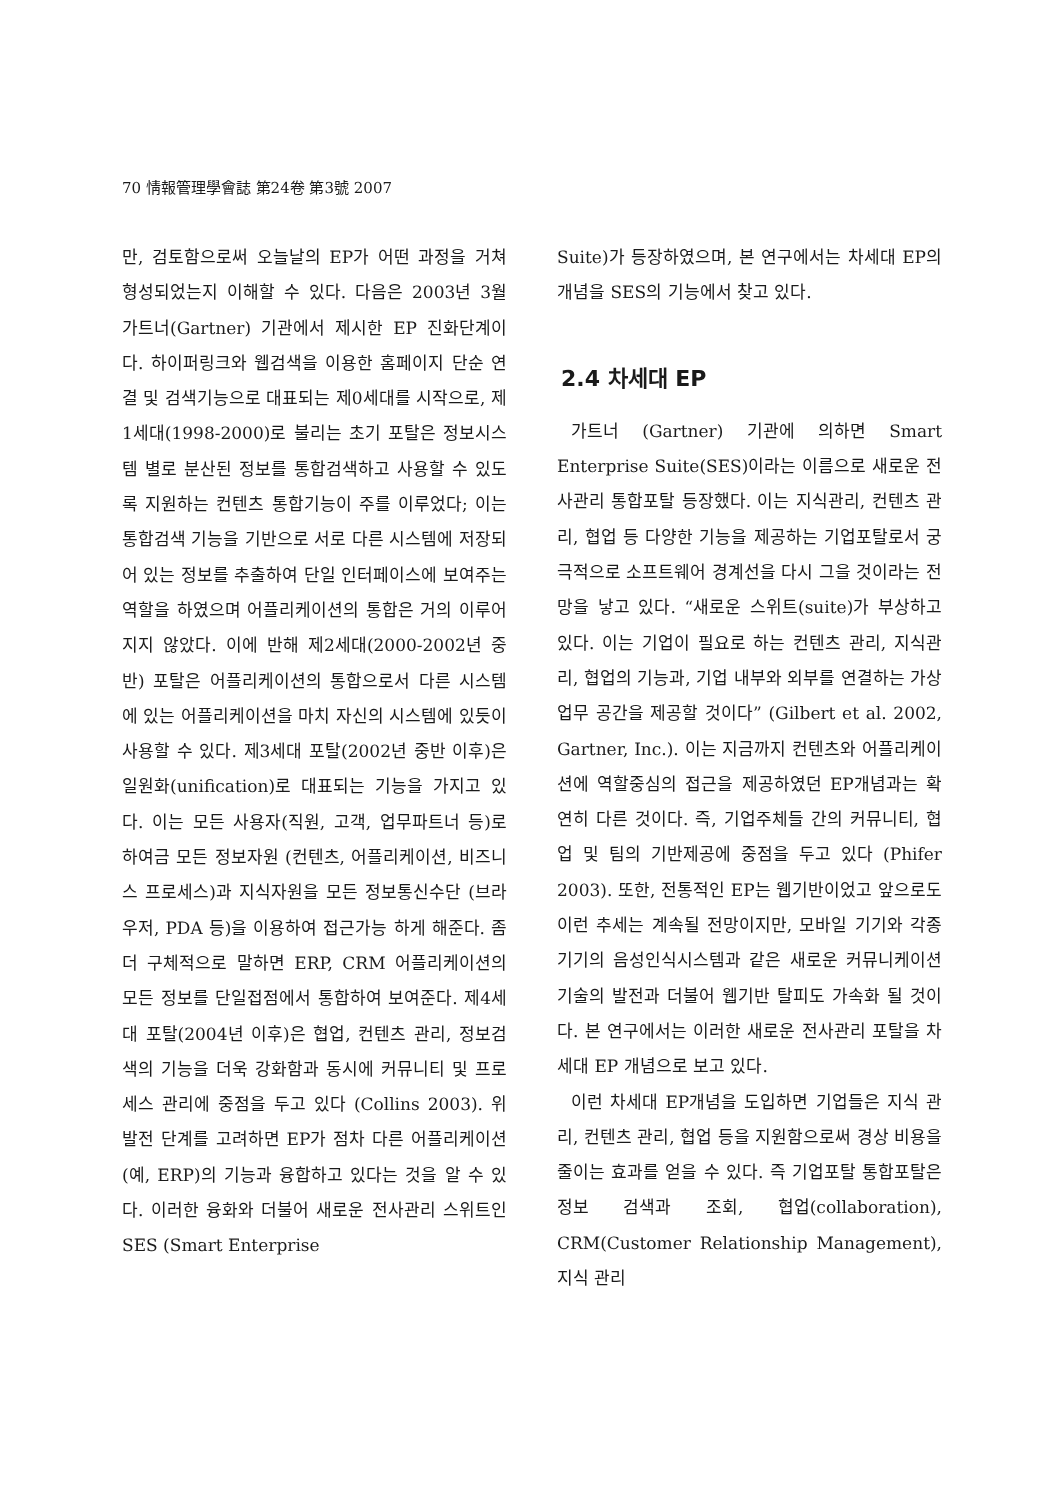70 情報管理學會誌 第24卷 第3號 2007
만, 검토함으로써 오늘날의 EP가 어떤 과정을 거쳐 형성되었는지 이해할 수 있다. 다음은 2003년 3월 가트너(Gartner) 기관에서 제시한 EP 진화단계이다. 하이퍼링크와 웹검색을 이용한 홈페이지 단순 연결 및 검색기능으로 대표되는 제0세대를 시작으로, 제1세대(1998-2000)로 불리는 초기 포탈은 정보시스템 별로 분산된 정보를 통합검색하고 사용할 수 있도록 지원하는 컨텐츠 통합기능이 주를 이루었다; 이는 통합검색 기능을 기반으로 서로 다른 시스템에 저장되어 있는 정보를 추출하여 단일 인터페이스에 보여주는 역할을 하였으며 어플리케이션의 통합은 거의 이루어지지 않았다. 이에 반해 제2세대(2000-2002년 중반) 포탈은 어플리케이션의 통합으로서 다른 시스템에 있는 어플리케이션을 마치 자신의 시스템에 있듯이 사용할 수 있다. 제3세대 포탈(2002년 중반 이후)은 일원화(unification)로 대표되는 기능을 가지고 있다. 이는 모든 사용자(직원, 고객, 업무파트너 등)로 하여금 모든 정보자원 (컨텐츠, 어플리케이션, 비즈니스 프로세스)과 지식자원을 모든 정보통신수단 (브라우저, PDA 등)을 이용하여 접근가능 하게 해준다. 좀 더 구체적으로 말하면 ERP, CRM 어플리케이션의 모든 정보를 단일접점에서 통합하여 보여준다. 제4세대 포탈(2004년 이후)은 협업, 컨텐츠 관리, 정보검색의 기능을 더욱 강화함과 동시에 커뮤니티 및 프로세스 관리에 중점을 두고 있다 (Collins 2003). 위 발전 단계를 고려하면 EP가 점차 다른 어플리케이션(예, ERP)의 기능과 융합하고 있다는 것을 알 수 있다. 이러한 융화와 더불어 새로운 전사관리 스위트인 SES (Smart Enterprise
Suite)가 등장하였으며, 본 연구에서는 차세대 EP의 개념을 SES의 기능에서 찾고 있다.
2.4 차세대 EP
가트너 (Gartner) 기관에 의하면 Smart Enterprise Suite(SES)이라는 이름으로 새로운 전사관리 통합포탈 등장했다. 이는 지식관리, 컨텐츠 관리, 협업 등 다양한 기능을 제공하는 기업포탈로서 궁극적으로 소프트웨어 경계선을 다시 그을 것이라는 전망을 낳고 있다. “새로운 스위트(suite)가 부상하고 있다. 이는 기업이 필요로 하는 컨텐츠 관리, 지식관리, 협업의 기능과, 기업 내부와 외부를 연결하는 가상 업무 공간을 제공할 것이다” (Gilbert et al. 2002, Gartner, Inc.). 이는 지금까지 컨텐츠와 어플리케이션에 역할중심의 접근을 제공하였던 EP개념과는 확연히 다른 것이다. 즉, 기업주체들 간의 커뮤니티, 협업 및 팀의 기반제공에 중점을 두고 있다 (Phifer 2003). 또한, 전통적인 EP는 웹기반이었고 앞으로도 이런 추세는 계속될 전망이지만, 모바일 기기와 각종 기기의 음성인식시스템과 같은 새로운 커뮤니케이션 기술의 발전과 더불어 웹기반 탈피도 가속화 될 것이다. 본 연구에서는 이러한 새로운 전사관리 포탈을 차세대 EP 개념으로 보고 있다.
이런 차세대 EP개념을 도입하면 기업들은 지식 관리, 컨텐츠 관리, 협업 등을 지원함으로써 경상 비용을 줄이는 효과를 얻을 수 있다. 즉 기업포탈 통합포탈은 정보 검색과 조회, 협업(collaboration), CRM(Customer Relationship Management), 지식 관리